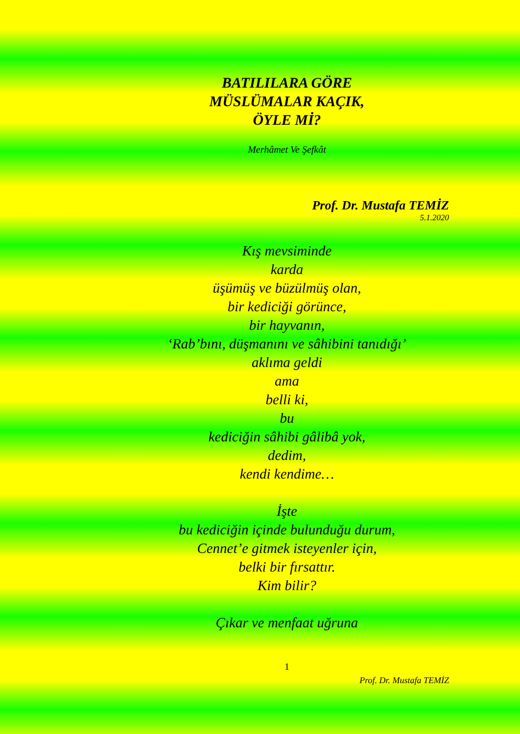BATILILARA GÖRE
MÜSLÜMALAR KAÇIK,
ÖYLE Mİ?
Merhâmet Ve Şefkât
Prof. Dr. Mustafa TEMİZ
5.1.2020
Kış mevsiminde
karda
üşümüş ve büzülmüş olan,
bir kediciği görünce,
bir hayvanın,
‘Rab’bını, düşmanını ve sâhibini tanıdığı’
aklıma geldi
ama
belli ki,
bu
kediciğin sâhibi gâlibâ yok,
dedim,
kendi kendime…
İşte
bu kediciğin içinde bulunduğu durum,
Cennet’e gitmek isteyenler için,
belki bir fırsattır.
Kim bilir?
Çıkar ve menfaat uğruna
1
Prof. Dr. Mustafa TEMİZ